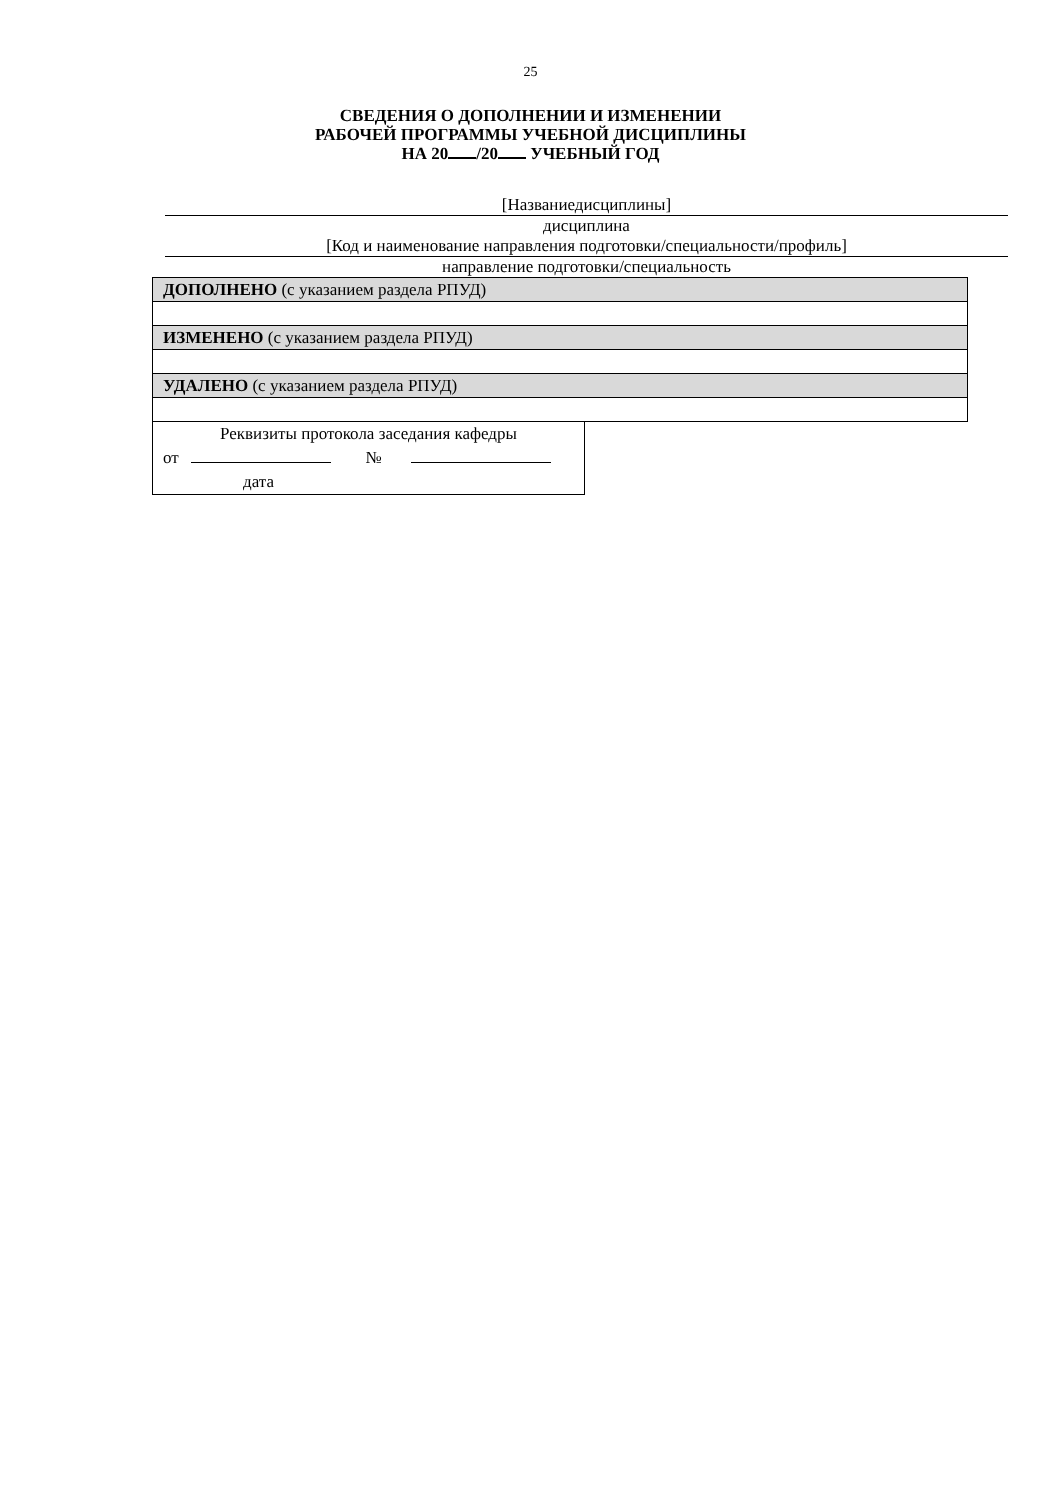25
СВЕДЕНИЯ О ДОПОЛНЕНИИ И ИЗМЕНЕНИИ
РАБОЧЕЙ ПРОГРАММЫ УЧЕБНОЙ ДИСЦИПЛИНЫ
НА 20 /20 УЧЕБНЫЙ ГОД
[Названиедисциплины]
дисциплина
[Код и наименование направления подготовки/специальности/профиль]
направление подготовки/специальность
| ДОПОЛНЕНО (с указанием раздела РПУД) |
| ИЗМЕНЕНО (с указанием раздела РПУД) |
| УДАЛЕНО (с указанием раздела РПУД) |
| Реквизиты протокола заседания кафедры |
| от № |
| дата |